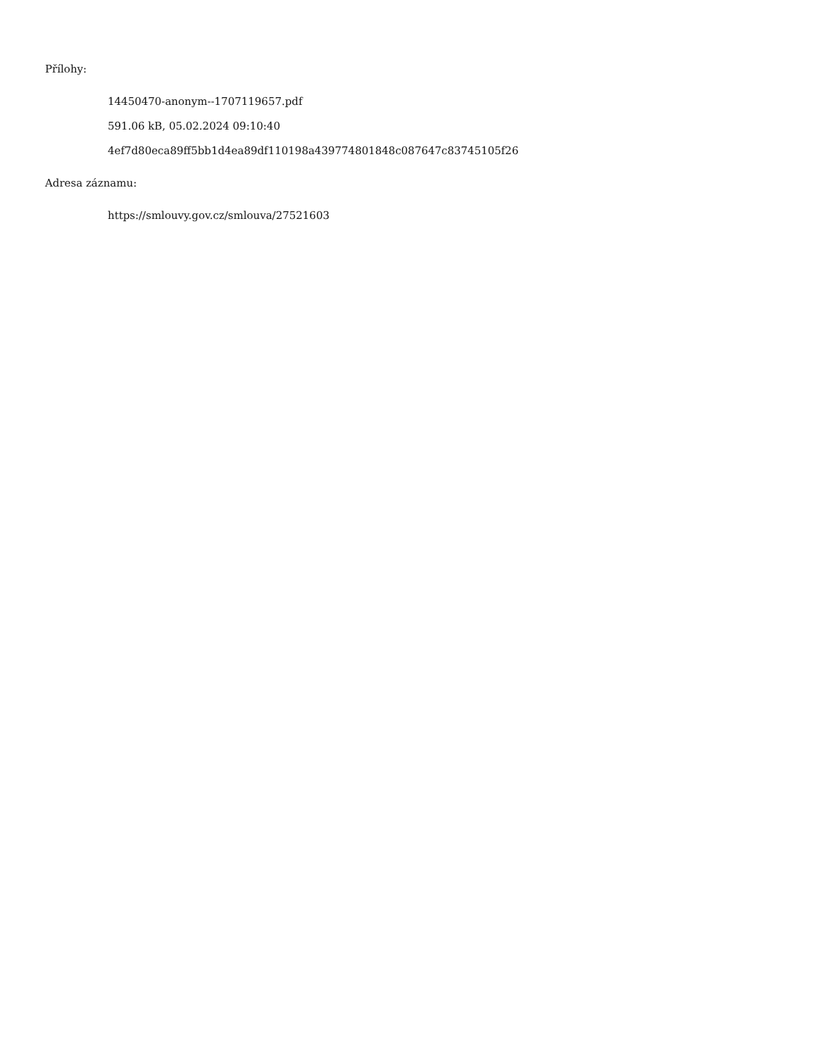Přílohy:
14450470-anonym--1707119657.pdf
591.06 kB, 05.02.2024 09:10:40
4ef7d80eca89ff5bb1d4ea89df110198a439774801848c087647c83745105f26
Adresa záznamu:
https://smlouvy.gov.cz/smlouva/27521603